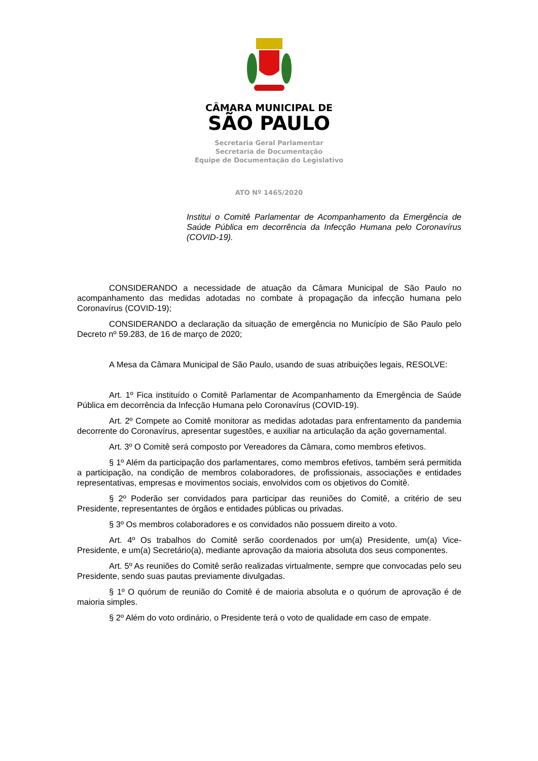CÂMARA MUNICIPAL DE
SÃO PAULO
Secretaria Geral Parlamentar
Secretaria de Documentação
Equipe de Documentação do Legislativo
ATO Nº 1465/2020
Institui o Comitê Parlamentar de Acompanhamento da Emergência de Saúde Pública em decorrência da Infecção Humana pelo Coronavírus (COVID-19).
CONSIDERANDO a necessidade de atuação da Câmara Municipal de São Paulo no acompanhamento das medidas adotadas no combate à propagação da infecção humana pelo Coronavírus (COVID-19);
CONSIDERANDO a declaração da situação de emergência no Município de São Paulo pelo Decreto nº 59.283, de 16 de março de 2020;
A Mesa da Câmara Municipal de São Paulo, usando de suas atribuições legais, RESOLVE:
Art. 1º Fica instituído o Comitê Parlamentar de Acompanhamento da Emergência de Saúde Pública em decorrência da Infecção Humana pelo Coronavírus (COVID-19).
Art. 2º Compete ao Comitê monitorar as medidas adotadas para enfrentamento da pandemia decorrente do Coronavírus, apresentar sugestões, e auxiliar na articulação da ação governamental.
Art. 3º O Comitê será composto por Vereadores da Câmara, como membros efetivos.
§ 1º Além da participação dos parlamentares, como membros efetivos, também será permitida a participação, na condição de membros colaboradores, de profissionais, associações e entidades representativas, empresas e movimentos sociais, envolvidos com os objetivos do Comitê.
§ 2º Poderão ser convidados para participar das reuniões do Comitê, a critério de seu Presidente, representantes de órgãos e entidades públicas ou privadas.
§ 3º Os membros colaboradores e os convidados não possuem direito a voto.
Art. 4º Os trabalhos do Comitê serão coordenados por um(a) Presidente, um(a) Vice-Presidente, e um(a) Secretário(a), mediante aprovação da maioria absoluta dos seus componentes.
Art. 5º As reuniões do Comitê serão realizadas virtualmente, sempre que convocadas pelo seu Presidente, sendo suas pautas previamente divulgadas.
§ 1º O quórum de reunião do Comitê é de maioria absoluta e o quórum de aprovação é de maioria simples.
§ 2º Além do voto ordinário, o Presidente terá o voto de qualidade em caso de empate.